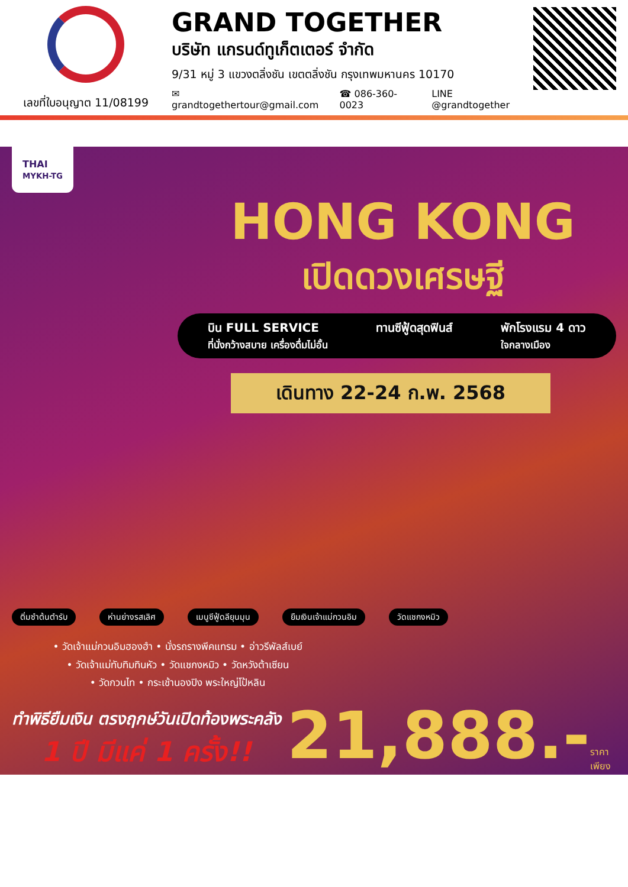เลขที่ใบอนุญาต 11/08199
GRAND TOGETHER
บริษัท แกรนด์ทูเก็ตเตอร์ จำกัด
9/31 หมู่ 3 แขวงตลิ่งชัน เขตตลิ่งชัน กรุงเทพมหานคร 10170
✉ grandtogethertour@gmail.com ☎ 086-360-0023 LINE @grandtogether
THAI
MYKH-TG
HONG KONG
เปิดดวงเศรษฐี
บิน FULL SERVICE
ที่นั่งกว้างสบาย เครื่องดื่มไม่อั้น
ทานซีฟู้ดสุดฟินส์ พักโรงแรม 4 ดาว
ใจกลางเมือง
เดินทาง 22-24 ก.พ. 2568
ติ่มซำต้นตำรับ ห่านย่างรสเลิศ เมนูซีฟู้ดลียุนมุน ยืมเงินเจ้าแม่กวนอิม วัดแชกงหมิว
• วัดเจ้าแม่กวนอิมฮองฮำ • นั่งรถรางพีคแทรม • อ่าวรีพัลส์เบย์
• วัดเจ้าแม่ทับทิมทินหัว • วัดแชกงหมิว • วัดหวังต้าเซียน
• วัดกวนไท • กระเช้านองปิง พระใหญ่โป้หลิน
ทำพิธียืมเงิน ตรงฤกษ์วันเปิดท้องพระคลัง
1 ปี มีแค่ 1 ครั้ง!!
21,888.-
ราคา
เพียง